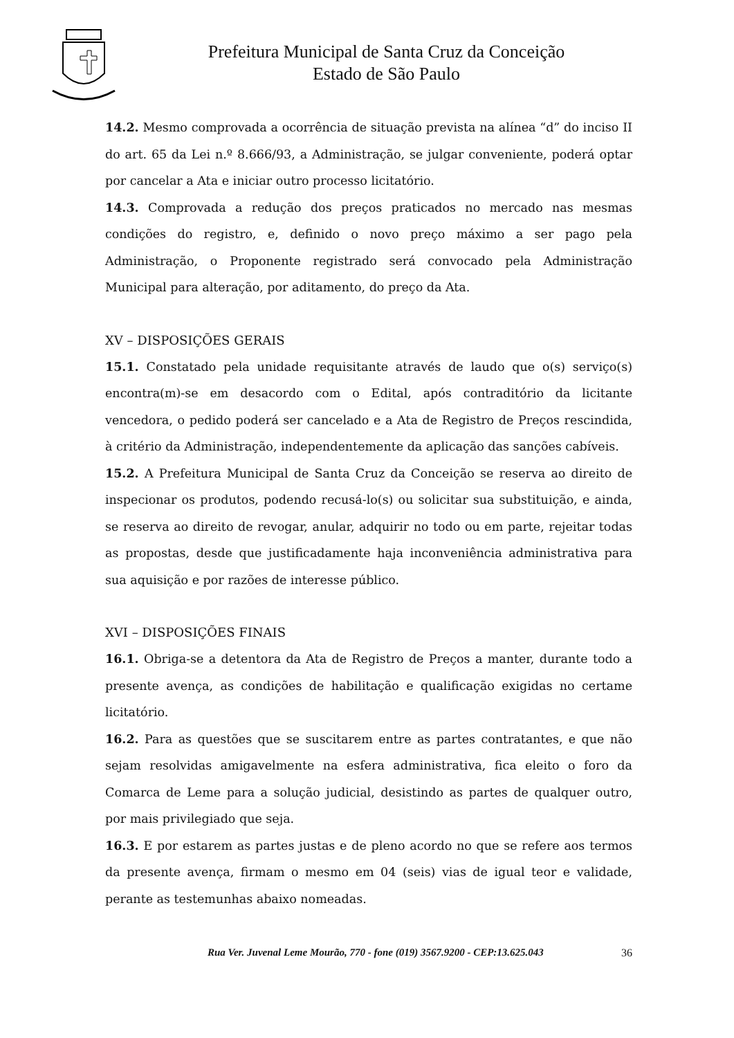Prefeitura Municipal de Santa Cruz da Conceição
Estado de São Paulo
14.2. Mesmo comprovada a ocorrência de situação prevista na alínea “d” do inciso II do art. 65 da Lei n.º 8.666/93, a Administração, se julgar conveniente, poderá optar por cancelar a Ata e iniciar outro processo licitatório.
14.3. Comprovada a redução dos preços praticados no mercado nas mesmas condições do registro, e, definido o novo preço máximo a ser pago pela Administração, o Proponente registrado será convocado pela Administração Municipal para alteração, por aditamento, do preço da Ata.
XV – DISPOSIÇÕES GERAIS
15.1. Constatado pela unidade requisitante através de laudo que o(s) serviço(s) encontra(m)-se em desacordo com o Edital, após contraditório da licitante vencedora, o pedido poderá ser cancelado e a Ata de Registro de Preços rescindida, à critério da Administração, independentemente da aplicação das sanções cabíveis.
15.2. A Prefeitura Municipal de Santa Cruz da Conceição se reserva ao direito de inspecionar os produtos, podendo recusá-lo(s) ou solicitar sua substituição, e ainda, se reserva ao direito de revogar, anular, adquirir no todo ou em parte, rejeitar todas as propostas, desde que justificadamente haja inconveniência administrativa para sua aquisição e por razões de interesse público.
XVI – DISPOSIÇÕES FINAIS
16.1. Obriga-se a detentora da Ata de Registro de Preços a manter, durante todo a presente avença, as condições de habilitação e qualificação exigidas no certame licitatório.
16.2. Para as questões que se suscitarem entre as partes contratantes, e que não sejam resolvidas amigavelmente na esfera administrativa, fica eleito o foro da Comarca de Leme para a solução judicial, desistindo as partes de qualquer outro, por mais privilegiado que seja.
16.3. E por estarem as partes justas e de pleno acordo no que se refere aos termos da presente avença, firmam o mesmo em 04 (seis) vias de igual teor e validade, perante as testemunhas abaixo nomeadas.
Rua Ver. Juvenal Leme Mourão, 770 - fone (019) 3567.9200 - CEP:13.625.043 36